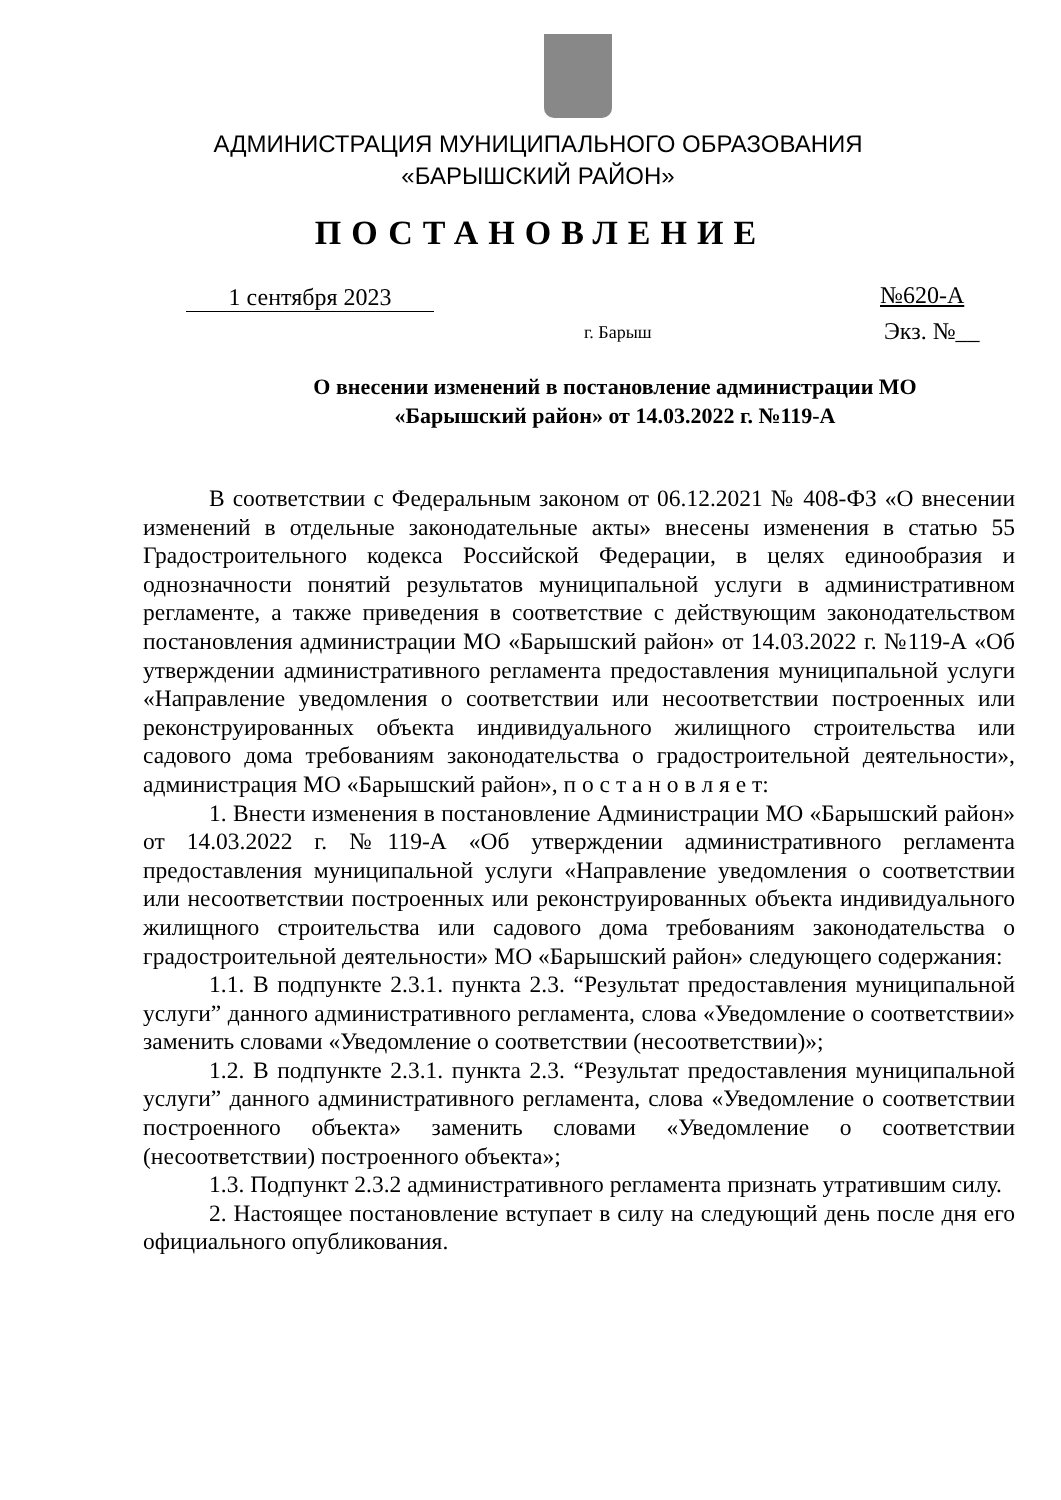АДМИНИСТРАЦИЯ МУНИЦИПАЛЬНОГО ОБРАЗОВАНИЯ
«БАРЫШСКИЙ РАЙОН»
ПОСТАНОВЛЕНИЕ
1 сентября 2023 №620-А
г. Барыш Экз. №__
О внесении изменений в постановление администрации МО «Барышский район» от 14.03.2022 г. №119-А
В соответствии с Федеральным законом от 06.12.2021 № 408-ФЗ «О внесении изменений в отдельные законодательные акты» внесены изменения в статью 55 Градостроительного кодекса Российской Федерации, в целях единообразия и однозначности понятий результатов муниципальной услуги в административном регламенте, а также приведения в соответствие с действующим законодательством постановления администрации МО «Барышский район» от 14.03.2022 г. №119-А «Об утверждении административного регламента предоставления муниципальной услуги «Направление уведомления о соответствии или несоответствии построенных или реконструированных объекта индивидуального жилищного строительства или садового дома требованиям законодательства о градостроительной деятельности», администрация МО «Барышский район», п о с т а н о в л я е т:
1. Внести изменения в постановление Администрации МО «Барышский район» от 14.03.2022 г. №119-А «Об утверждении административного регламента предоставления муниципальной услуги «Направление уведомления о соответствии или несоответствии построенных или реконструированных объекта индивидуального жилищного строительства или садового дома требованиям законодательства о градостроительной деятельности» МО «Барышский район» следующего содержания:
1.1. В подпункте 2.3.1. пункта 2.3. “Результат предоставления муниципальной услуги” данного административного регламента, слова «Уведомление о соответствии» заменить словами «Уведомление о соответствии (несоответствии)»;
1.2. В подпункте 2.3.1. пункта 2.3. “Результат предоставления муниципальной услуги” данного административного регламента, слова «Уведомление о соответствии построенного объекта» заменить словами «Уведомление о соответствии (несоответствии) построенного объекта»;
1.3. Подпункт 2.3.2 административного регламента признать утратившим силу.
2. Настоящее постановление вступает в силу на следующий день после дня его официального опубликования.